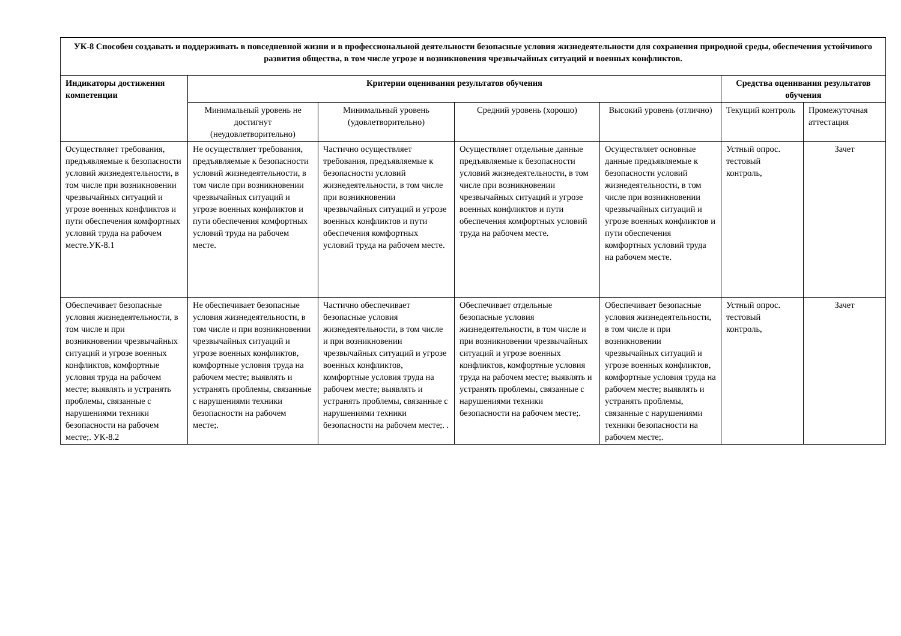| УК-8 Способен создавать и поддерживать в повседневной жизни и в профессиональной деятельности безопасные условия жизнедеятельности для сохранения природной среды, обеспечения устойчивого развития общества, в том числе угрозе и возникновения чрезвычайных ситуаций и военных конфликтов. | | | | | | |
| --- | --- | --- | --- | --- | --- | --- |
| Индикаторы достижения компетенции | Критерии оценивания результатов обучения | | | | Средства оценивания результатов обучения | |
| | Минимальный уровень не достигнут (неудовлетворительно) | Минимальный уровень (удовлетворительно) | Средний уровень (хорошо) | Высокий уровень (отлично) | Текущий контроль | Промежуточная аттестация |
| Осуществляет требования, предъявляемые к безопасности условий жизнедеятельности, в том числе при возникновении чрезвычайных ситуаций и угрозе военных конфликтов и пути обеспечения комфортных условий труда на рабочем месте.УК-8.1 | Не осуществляет требования, предъявляемые к безопасности условий жизнедеятельности, в том числе при возникновении чрезвычайных ситуаций и угрозе военных конфликтов и пути обеспечения комфортных условий труда на рабочем месте. | Частично осуществляет требования, предъявляемые к безопасности условий жизнедеятельности, в том числе при возникновении чрезвычайных ситуаций и угрозе военных конфликтов и пути обеспечения комфортных условий труда на рабочем месте. | Осуществляет отдельные данные предъявляемые к безопасности условий жизнедеятельности, в том числе при возникновении чрезвычайных ситуаций и угрозе военных конфликтов и пути обеспечения комфортных условий труда на рабочем месте. | Осуществляет основные данные предъявляемые к безопасности условий жизнедеятельности, в том числе при возникновении чрезвычайных ситуаций и угрозе военных конфликтов и пути обеспечения комфортных условий труда на рабочем месте. | Устный опрос. тестовый контроль, | Зачет |
| Обеспечивает безопасные условия жизнедеятельности, в том числе и при возникновении чрезвычайных ситуаций и угрозе военных конфликтов, комфортные условия труда на рабочем месте; выявлять и устранять проблемы, связанные с нарушениями техники безопасности на рабочем месте;. УК-8.2 | Не обеспечивает безопасные условия жизнедеятельности, в том числе и при возникновении чрезвычайных ситуаций и угрозе военных конфликтов, комфортные условия труда на рабочем месте; выявлять и устранять проблемы, связанные с нарушениями техники безопасности на рабочем месте;. | Частично обеспечивает безопасные условия жизнедеятельности, в том числе и при возникновении чрезвычайных ситуаций и угрозе военных конфликтов, комфортные условия труда на рабочем месте; выявлять и устранять проблемы, связанные с нарушениями техники безопасности на рабочем месте;. . | Обеспечивает отдельные безопасные условия жизнедеятельности, в том числе и при возникновении чрезвычайных ситуаций и угрозе военных конфликтов, комфортные условия труда на рабочем месте; выявлять и устранять проблемы, связанные с нарушениями техники безопасности на рабочем месте;. | Обеспечивает безопасные условия жизнедеятельности, в том числе и при возникновении чрезвычайных ситуаций и угрозе военных конфликтов, комфортные условия труда на рабочем месте; выявлять и устранять проблемы, связанные с нарушениями техники безопасности на рабочем месте;. | Устный опрос. тестовый контроль, | Зачет |